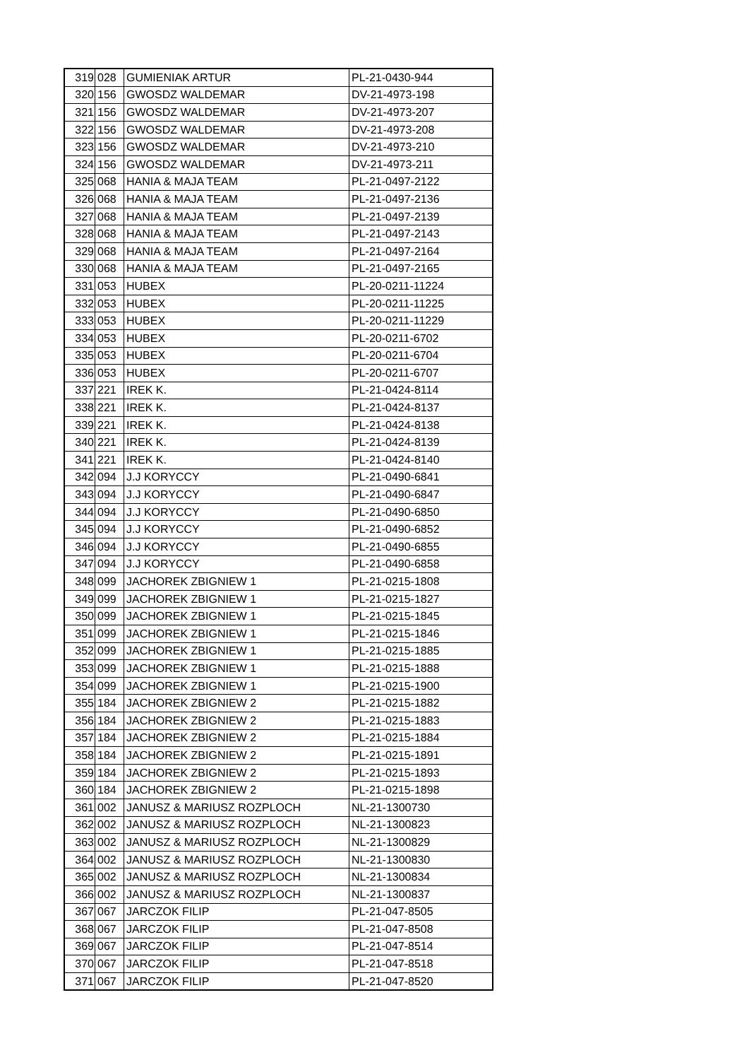| 319 | 028 | GUMIENIAK ARTUR | PL-21-0430-944 |
| 320 | 156 | GWOSDZ WALDEMAR | DV-21-4973-198 |
| 321 | 156 | GWOSDZ WALDEMAR | DV-21-4973-207 |
| 322 | 156 | GWOSDZ WALDEMAR | DV-21-4973-208 |
| 323 | 156 | GWOSDZ WALDEMAR | DV-21-4973-210 |
| 324 | 156 | GWOSDZ WALDEMAR | DV-21-4973-211 |
| 325 | 068 | HANIA & MAJA TEAM | PL-21-0497-2122 |
| 326 | 068 | HANIA & MAJA TEAM | PL-21-0497-2136 |
| 327 | 068 | HANIA & MAJA TEAM | PL-21-0497-2139 |
| 328 | 068 | HANIA & MAJA TEAM | PL-21-0497-2143 |
| 329 | 068 | HANIA & MAJA TEAM | PL-21-0497-2164 |
| 330 | 068 | HANIA & MAJA TEAM | PL-21-0497-2165 |
| 331 | 053 | HUBEX | PL-20-0211-11224 |
| 332 | 053 | HUBEX | PL-20-0211-11225 |
| 333 | 053 | HUBEX | PL-20-0211-11229 |
| 334 | 053 | HUBEX | PL-20-0211-6702 |
| 335 | 053 | HUBEX | PL-20-0211-6704 |
| 336 | 053 | HUBEX | PL-20-0211-6707 |
| 337 | 221 | IREK K. | PL-21-0424-8114 |
| 338 | 221 | IREK K. | PL-21-0424-8137 |
| 339 | 221 | IREK K. | PL-21-0424-8138 |
| 340 | 221 | IREK K. | PL-21-0424-8139 |
| 341 | 221 | IREK K. | PL-21-0424-8140 |
| 342 | 094 | J.J KORYCCY | PL-21-0490-6841 |
| 343 | 094 | J.J KORYCCY | PL-21-0490-6847 |
| 344 | 094 | J.J KORYCCY | PL-21-0490-6850 |
| 345 | 094 | J.J KORYCCY | PL-21-0490-6852 |
| 346 | 094 | J.J KORYCCY | PL-21-0490-6855 |
| 347 | 094 | J.J KORYCCY | PL-21-0490-6858 |
| 348 | 099 | JACHOREK ZBIGNIEW 1 | PL-21-0215-1808 |
| 349 | 099 | JACHOREK ZBIGNIEW 1 | PL-21-0215-1827 |
| 350 | 099 | JACHOREK ZBIGNIEW 1 | PL-21-0215-1845 |
| 351 | 099 | JACHOREK ZBIGNIEW 1 | PL-21-0215-1846 |
| 352 | 099 | JACHOREK ZBIGNIEW 1 | PL-21-0215-1885 |
| 353 | 099 | JACHOREK ZBIGNIEW 1 | PL-21-0215-1888 |
| 354 | 099 | JACHOREK ZBIGNIEW 1 | PL-21-0215-1900 |
| 355 | 184 | JACHOREK ZBIGNIEW 2 | PL-21-0215-1882 |
| 356 | 184 | JACHOREK ZBIGNIEW 2 | PL-21-0215-1883 |
| 357 | 184 | JACHOREK ZBIGNIEW 2 | PL-21-0215-1884 |
| 358 | 184 | JACHOREK ZBIGNIEW 2 | PL-21-0215-1891 |
| 359 | 184 | JACHOREK ZBIGNIEW 2 | PL-21-0215-1893 |
| 360 | 184 | JACHOREK ZBIGNIEW 2 | PL-21-0215-1898 |
| 361 | 002 | JANUSZ & MARIUSZ ROZPLOCH | NL-21-1300730 |
| 362 | 002 | JANUSZ & MARIUSZ ROZPLOCH | NL-21-1300823 |
| 363 | 002 | JANUSZ & MARIUSZ ROZPLOCH | NL-21-1300829 |
| 364 | 002 | JANUSZ & MARIUSZ ROZPLOCH | NL-21-1300830 |
| 365 | 002 | JANUSZ & MARIUSZ ROZPLOCH | NL-21-1300834 |
| 366 | 002 | JANUSZ & MARIUSZ ROZPLOCH | NL-21-1300837 |
| 367 | 067 | JARCZOK FILIP | PL-21-047-8505 |
| 368 | 067 | JARCZOK FILIP | PL-21-047-8508 |
| 369 | 067 | JARCZOK FILIP | PL-21-047-8514 |
| 370 | 067 | JARCZOK FILIP | PL-21-047-8518 |
| 371 | 067 | JARCZOK FILIP | PL-21-047-8520 |